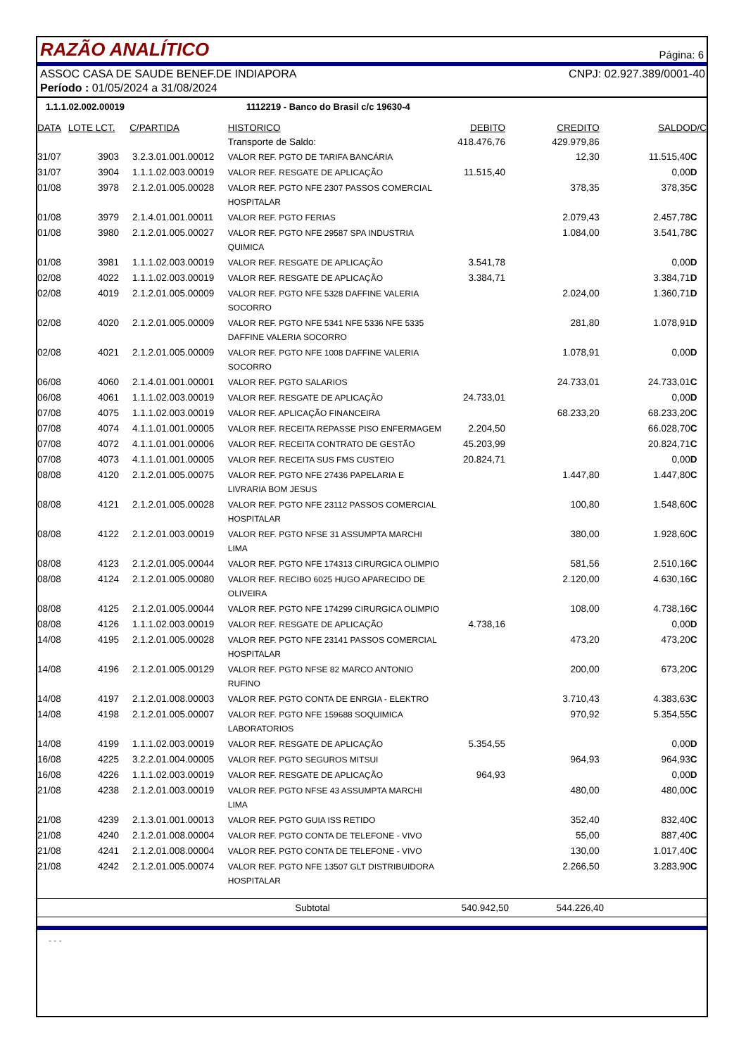RAZÃO ANALÍTICO
Página: 6
ASSOC CASA DE SAUDE BENEF.DE INDIAPORA CNPJ: 02.927.389/0001-40
Período : 01/05/2024 a 31/08/2024
1.1.1.02.002.00019 1112219 - Banco do Brasil c/c 19630-4
| DATA | LOTE LCT. | C/PARTIDA | HISTORICO | DEBITO | CREDITO | SALDO | D/C |
| --- | --- | --- | --- | --- | --- | --- | --- |
| | | | Transporte de Saldo: | 418.476,76 | 429.979,86 | | |
| 31/07 | 3903 | 3.2.3.01.001.00012 | VALOR REF. PGTO DE TARIFA BANCÁRIA | | 12,30 | 11.515,40 | C |
| 31/07 | 3904 | 1.1.1.02.003.00019 | VALOR REF. RESGATE DE APLICAÇÃO | 11.515,40 | | 0,00 | D |
| 01/08 | 3978 | 2.1.2.01.005.00028 | VALOR REF. PGTO NFE 2307 PASSOS COMERCIAL HOSPITALAR | | 378,35 | 378,35 | C |
| 01/08 | 3979 | 2.1.4.01.001.00011 | VALOR REF. PGTO FERIAS | | 2.079,43 | 2.457,78 | C |
| 01/08 | 3980 | 2.1.2.01.005.00027 | VALOR REF. PGTO NFE 29587 SPA INDUSTRIA QUIMICA | | 1.084,00 | 3.541,78 | C |
| 01/08 | 3981 | 1.1.1.02.003.00019 | VALOR REF. RESGATE DE APLICAÇÃO | 3.541,78 | | 0,00 | D |
| 02/08 | 4022 | 1.1.1.02.003.00019 | VALOR REF. RESGATE DE APLICAÇÃO | 3.384,71 | | 3.384,71 | D |
| 02/08 | 4019 | 2.1.2.01.005.00009 | VALOR REF. PGTO NFE 5328 DAFFINE VALERIA SOCORRO | | 2.024,00 | 1.360,71 | D |
| 02/08 | 4020 | 2.1.2.01.005.00009 | VALOR REF. PGTO NFE 5341 NFE 5336 NFE 5335 DAFFINE VALERIA SOCORRO | | 281,80 | 1.078,91 | D |
| 02/08 | 4021 | 2.1.2.01.005.00009 | VALOR REF. PGTO NFE 1008 DAFFINE VALERIA SOCORRO | | 1.078,91 | 0,00 | D |
| 06/08 | 4060 | 2.1.4.01.001.00001 | VALOR REF. PGTO SALARIOS | | 24.733,01 | 24.733,01 | C |
| 06/08 | 4061 | 1.1.1.02.003.00019 | VALOR REF. RESGATE DE APLICAÇÃO | 24.733,01 | | 0,00 | D |
| 07/08 | 4075 | 1.1.1.02.003.00019 | VALOR REF. APLICAÇÃO FINANCEIRA | | 68.233,20 | 68.233,20 | C |
| 07/08 | 4074 | 4.1.1.01.001.00005 | VALOR REF. RECEITA REPASSE PISO ENFERMAGEM | 2.204,50 | | 66.028,70 | C |
| 07/08 | 4072 | 4.1.1.01.001.00006 | VALOR REF. RECEITA CONTRATO DE GESTÃO | 45.203,99 | | 20.824,71 | C |
| 07/08 | 4073 | 4.1.1.01.001.00005 | VALOR REF. RECEITA SUS FMS CUSTEIO | 20.824,71 | | 0,00 | D |
| 08/08 | 4120 | 2.1.2.01.005.00075 | VALOR REF. PGTO NFE 27436 PAPELARIA E LIVRARIA BOM JESUS | | 1.447,80 | 1.447,80 | C |
| 08/08 | 4121 | 2.1.2.01.005.00028 | VALOR REF. PGTO NFE 23112 PASSOS COMERCIAL HOSPITALAR | | 100,80 | 1.548,60 | C |
| 08/08 | 4122 | 2.1.2.01.003.00019 | VALOR REF. PGTO NFSE 31 ASSUMPTA MARCHI LIMA | | 380,00 | 1.928,60 | C |
| 08/08 | 4123 | 2.1.2.01.005.00044 | VALOR REF. PGTO NFE 174313 CIRURGICA OLIMPIO | | 581,56 | 2.510,16 | C |
| 08/08 | 4124 | 2.1.2.01.005.00080 | VALOR REF. RECIBO 6025 HUGO APARECIDO DE OLIVEIRA | | 2.120,00 | 4.630,16 | C |
| 08/08 | 4125 | 2.1.2.01.005.00044 | VALOR REF. PGTO NFE 174299 CIRURGICA OLIMPIO | | 108,00 | 4.738,16 | C |
| 08/08 | 4126 | 1.1.1.02.003.00019 | VALOR REF. RESGATE DE APLICAÇÃO | 4.738,16 | | 0,00 | D |
| 14/08 | 4195 | 2.1.2.01.005.00028 | VALOR REF. PGTO NFE 23141 PASSOS COMERCIAL HOSPITALAR | | 473,20 | 473,20 | C |
| 14/08 | 4196 | 2.1.2.01.005.00129 | VALOR REF. PGTO NFSE 82 MARCO ANTONIO RUFINO | | 200,00 | 673,20 | C |
| 14/08 | 4197 | 2.1.2.01.008.00003 | VALOR REF. PGTO CONTA DE ENRGIA - ELEKTRO | | 3.710,43 | 4.383,63 | C |
| 14/08 | 4198 | 2.1.2.01.005.00007 | VALOR REF. PGTO NFE 159688 SOQUIMICA LABORATORIOS | | 970,92 | 5.354,55 | C |
| 14/08 | 4199 | 1.1.1.02.003.00019 | VALOR REF. RESGATE DE APLICAÇÃO | 5.354,55 | | 0,00 | D |
| 16/08 | 4225 | 3.2.2.01.004.00005 | VALOR REF. PGTO SEGUROS MITSUI | | 964,93 | 964,93 | C |
| 16/08 | 4226 | 1.1.1.02.003.00019 | VALOR REF. RESGATE DE APLICAÇÃO | 964,93 | | 0,00 | D |
| 21/08 | 4238 | 2.1.2.01.003.00019 | VALOR REF. PGTO NFSE 43 ASSUMPTA MARCHI LIMA | | 480,00 | 480,00 | C |
| 21/08 | 4239 | 2.1.3.01.001.00013 | VALOR REF. PGTO GUIA ISS RETIDO | | 352,40 | 832,40 | C |
| 21/08 | 4240 | 2.1.2.01.008.00004 | VALOR REF. PGTO CONTA DE TELEFONE - VIVO | | 55,00 | 887,40 | C |
| 21/08 | 4241 | 2.1.2.01.008.00004 | VALOR REF. PGTO CONTA DE TELEFONE - VIVO | | 130,00 | 1.017,40 | C |
| 21/08 | 4242 | 2.1.2.01.005.00074 | VALOR REF. PGTO NFE 13507 GLT DISTRIBUIDORA HOSPITALAR | | 2.266,50 | 3.283,90 | C |
| Subtotal | 540.942,50 | 544.226,40 | |
- - -